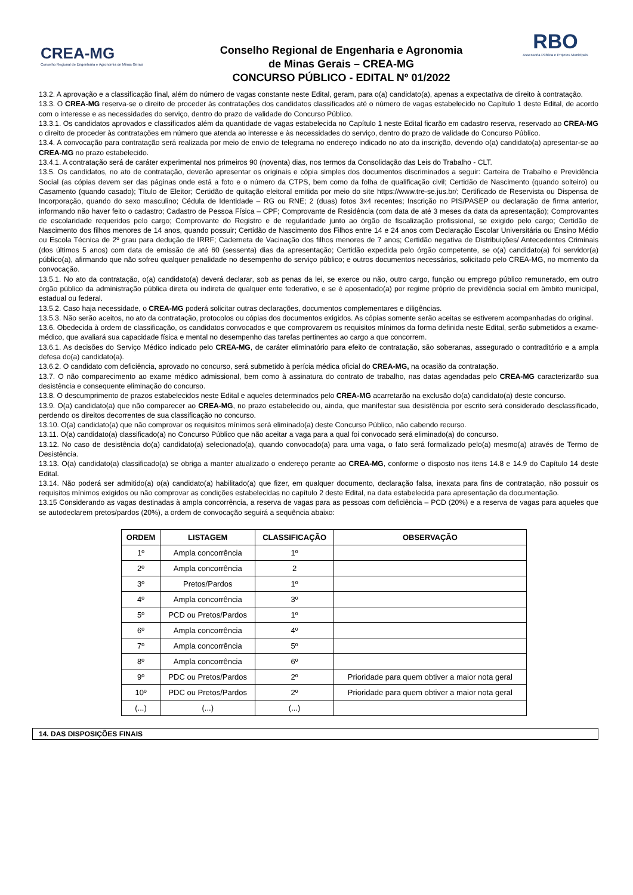CREA-MG
Conselho Regional de Engenharia e Agronomia de Minas Gerais
Conselho Regional de Engenharia e Agronomia
de Minas Gerais – CREA-MG
CONCURSO PÚBLICO - EDITAL Nº 01/2022
RBO
Assessoria Pública e Projetos Municipais
13.2. A aprovação e a classificação final, além do número de vagas constante neste Edital, geram, para o(a) candidato(a), apenas a expectativa de direito à contratação.
13.3. O CREA-MG reserva-se o direito de proceder às contratações dos candidatos classificados até o número de vagas estabelecido no Capítulo 1 deste Edital, de acordo com o interesse e as necessidades do serviço, dentro do prazo de validade do Concurso Público.
13.3.1. Os candidatos aprovados e classificados além da quantidade de vagas estabelecida no Capítulo 1 neste Edital ficarão em cadastro reserva, reservado ao CREA-MG o direito de proceder às contratações em número que atenda ao interesse e às necessidades do serviço, dentro do prazo de validade do Concurso Público.
13.4. A convocação para contratação será realizada por meio de envio de telegrama no endereço indicado no ato da inscrição, devendo o(a) candidato(a) apresentar-se ao CREA-MG no prazo estabelecido.
13.4.1. A contratação será de caráter experimental nos primeiros 90 (noventa) dias, nos termos da Consolidação das Leis do Trabalho - CLT.
13.5. Os candidatos, no ato de contratação, deverão apresentar os originais e cópia simples dos documentos discriminados a seguir: Carteira de Trabalho e Previdência Social (as cópias devem ser das páginas onde está a foto e o número da CTPS, bem como da folha de qualificação civil; Certidão de Nascimento (quando solteiro) ou Casamento (quando casado); Título de Eleitor; Certidão de quitação eleitoral emitida por meio do site https://www.tre-se.jus.br/; Certificado de Reservista ou Dispensa de Incorporação, quando do sexo masculino; Cédula de Identidade – RG ou RNE; 2 (duas) fotos 3x4 recentes; Inscrição no PIS/PASEP ou declaração de firma anterior, informando não haver feito o cadastro; Cadastro de Pessoa Física – CPF; Comprovante de Residência (com data de até 3 meses da data da apresentação); Comprovantes de escolaridade requeridos pelo cargo; Comprovante do Registro e de regularidade junto ao órgão de fiscalização profissional, se exigido pelo cargo; Certidão de Nascimento dos filhos menores de 14 anos, quando possuir; Certidão de Nascimento dos Filhos entre 14 e 24 anos com Declaração Escolar Universitária ou Ensino Médio ou Escola Técnica de 2º grau para dedução de IRRF; Caderneta de Vacinação dos filhos menores de 7 anos; Certidão negativa de Distribuições/ Antecedentes Criminais (dos últimos 5 anos) com data de emissão de até 60 (sessenta) dias da apresentação; Certidão expedida pelo órgão competente, se o(a) candidato(a) foi servidor(a) público(a), afirmando que não sofreu qualquer penalidade no desempenho do serviço público; e outros documentos necessários, solicitado pelo CREA-MG, no momento da convocação.
13.5.1. No ato da contratação, o(a) candidato(a) deverá declarar, sob as penas da lei, se exerce ou não, outro cargo, função ou emprego público remunerado, em outro órgão público da administração pública direta ou indireta de qualquer ente federativo, e se é aposentado(a) por regime próprio de previdência social em âmbito municipal, estadual ou federal.
13.5.2. Caso haja necessidade, o CREA-MG poderá solicitar outras declarações, documentos complementares e diligências.
13.5.3. Não serão aceitos, no ato da contratação, protocolos ou cópias dos documentos exigidos. As cópias somente serão aceitas se estiverem acompanhadas do original.
13.6. Obedecida à ordem de classificação, os candidatos convocados e que comprovarem os requisitos mínimos da forma definida neste Edital, serão submetidos a exame-médico, que avaliará sua capacidade física e mental no desempenho das tarefas pertinentes ao cargo a que concorrem.
13.6.1. As decisões do Serviço Médico indicado pelo CREA-MG, de caráter eliminatório para efeito de contratação, são soberanas, assegurado o contraditório e a ampla defesa do(a) candidato(a).
13.6.2. O candidato com deficiência, aprovado no concurso, será submetido à perícia médica oficial do CREA-MG, na ocasião da contratação.
13.7. O não comparecimento ao exame médico admissional, bem como à assinatura do contrato de trabalho, nas datas agendadas pelo CREA-MG caracterizarão sua desistência e consequente eliminação do concurso.
13.8. O descumprimento de prazos estabelecidos neste Edital e aqueles determinados pelo CREA-MG acarretarão na exclusão do(a) candidato(a) deste concurso.
13.9. O(a) candidato(a) que não comparecer ao CREA-MG, no prazo estabelecido ou, ainda, que manifestar sua desistência por escrito será considerado desclassificado, perdendo os direitos decorrentes de sua classificação no concurso.
13.10. O(a) candidato(a) que não comprovar os requisitos mínimos será eliminado(a) deste Concurso Público, não cabendo recurso.
13.11. O(a) candidato(a) classificado(a) no Concurso Público que não aceitar a vaga para a qual foi convocado será eliminado(a) do concurso.
13.12. No caso de desistência do(a) candidato(a) selecionado(a), quando convocado(a) para uma vaga, o fato será formalizado pelo(a) mesmo(a) através de Termo de Desistência.
13.13. O(a) candidato(a) classificado(a) se obriga a manter atualizado o endereço perante ao CREA-MG, conforme o disposto nos itens 14.8 e 14.9 do Capítulo 14 deste Edital.
13.14. Não poderá ser admitido(a) o(a) candidato(a) habilitado(a) que fizer, em qualquer documento, declaração falsa, inexata para fins de contratação, não possuir os requisitos mínimos exigidos ou não comprovar as condições estabelecidas no capítulo 2 deste Edital, na data estabelecida para apresentação da documentação.
13.15 Considerando as vagas destinadas à ampla concorrência, a reserva de vagas para as pessoas com deficiência – PCD (20%) e a reserva de vagas para aqueles que se autodeclarem pretos/pardos (20%), a ordem de convocação seguirá a sequência abaixo:
| ORDEM | LISTAGEM | CLASSIFICAÇÃO | OBSERVAÇÃO |
| --- | --- | --- | --- |
| 1º | Ampla concorrência | 1º | |
| 2º | Ampla concorrência | 2 | |
| 3º | Pretos/Pardos | 1º | |
| 4º | Ampla concorrência | 3º | |
| 5º | PCD ou Pretos/Pardos | 1º | |
| 6º | Ampla concorrência | 4º | |
| 7º | Ampla concorrência | 5º | |
| 8º | Ampla concorrência | 6º | |
| 9º | PDC ou Pretos/Pardos | 2º | Prioridade para quem obtiver a maior nota geral |
| 10º | PDC ou Pretos/Pardos | 2º | Prioridade para quem obtiver a maior nota geral |
| (...) | (...) | (...) | |
14. DAS DISPOSIÇÕES FINAIS